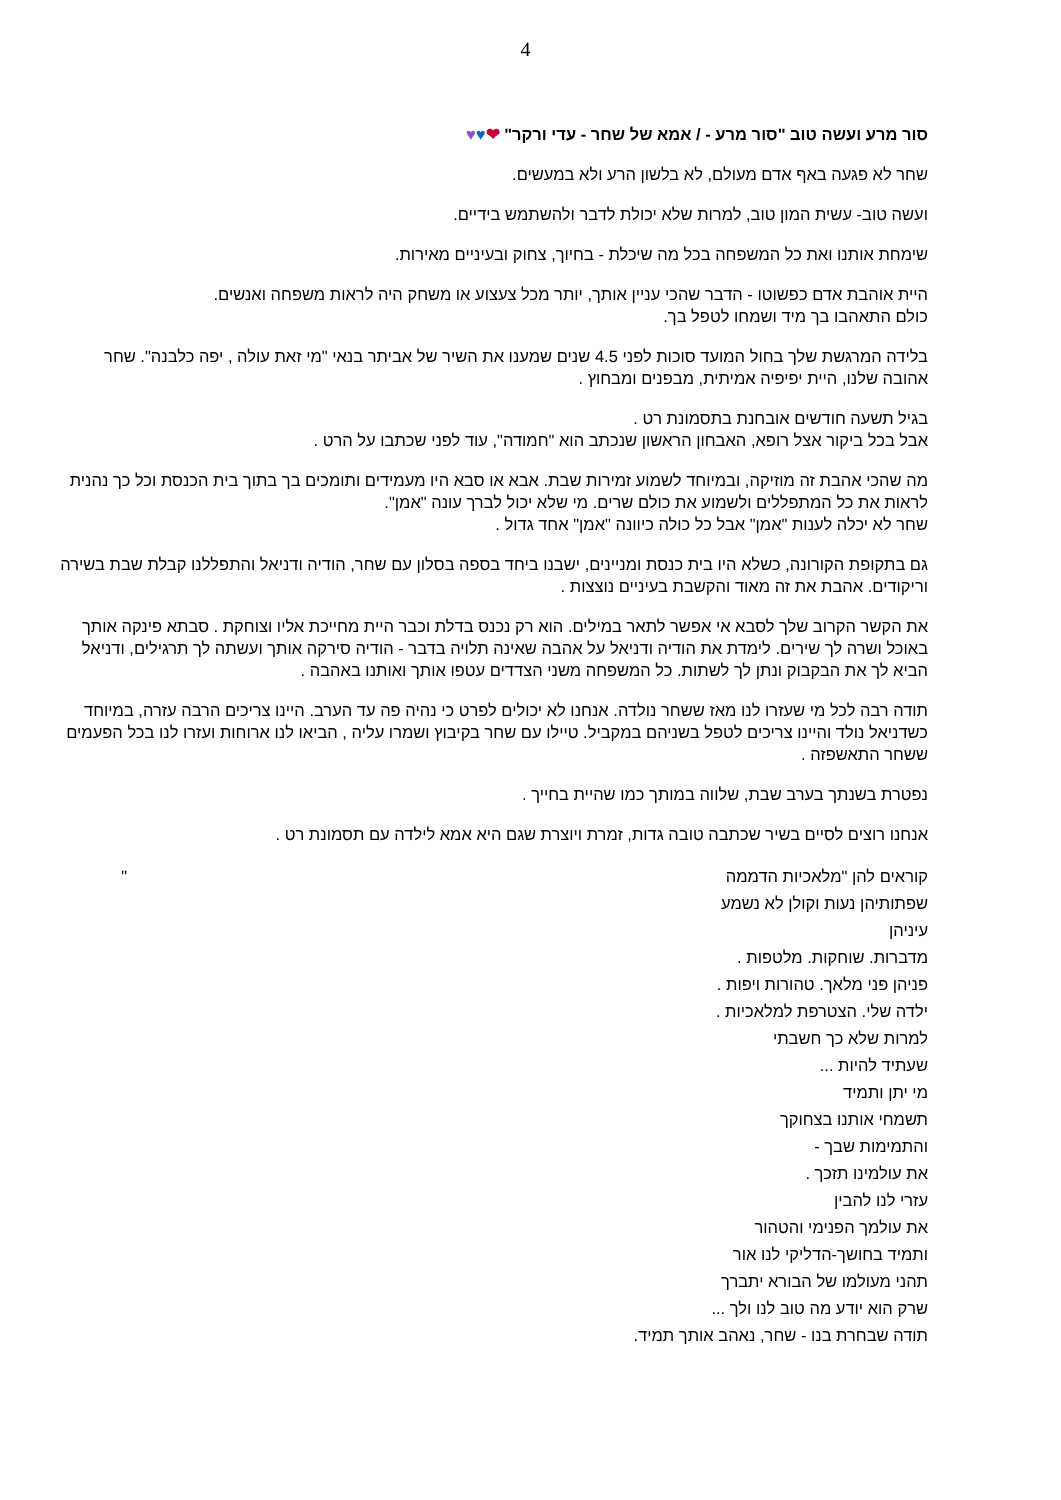4
סור מרע ועשה טוב "סור מרע - / אמא של שחר - עדי ורקר" ❤♥♥
שחר לא פגעה באף אדם מעולם, לא בלשון הרע ולא במעשים.
ועשה טוב- עשית המון טוב, למרות שלא יכולת לדבר ולהשתמש בידיים.
שימחת אותנו ואת כל המשפחה בכל מה שיכלת - בחיוך, צחוק ובעיניים מאירות.
היית אוהבת אדם כפשוטו - הדבר שהכי עניין אותך, יותר מכל צעצוע או משחק היה לראות משפחה ואנשים.
כולם התאהבו בך מיד ושמחו לטפל בך.
בלידה המרגשת שלך בחול המועד סוכות לפני 4.5 שנים שמענו את השיר של אביתר בנאי "מי זאת עולה , יפה כלבנה". שחר אהובה שלנו, היית יפיפיה אמיתית, מבפנים ומבחוץ .
בגיל תשעה חודשים אובחנת בתסמונת רט .
אבל בכל ביקור אצל רופא, האבחון הראשון שנכתב הוא "חמודה", עוד לפני שכתבו על הרט .
מה שהכי אהבת זה מוזיקה, ובמיוחד לשמוע זמירות שבת. אבא או סבא היו מעמידים ותומכים בך בתוך בית הכנסת וכל כך נהנית לראות את כל המתפללים ולשמוע את כולם שרים. מי שלא יכול לברך עונה "אמן".
שחר לא יכלה לענות "אמן" אבל כל כולה כיוונה "אמן" אחד גדול .
גם בתקופת הקורונה, כשלא היו בית כנסת ומניינים, ישבנו ביחד בספה בסלון עם שחר, הודיה ודניאל והתפללנו קבלת שבת בשירה וריקודים. אהבת את זה מאוד והקשבת בעיניים נוצצות .
את הקשר הקרוב שלך לסבא אי אפשר לתאר במילים. הוא רק נכנס בדלת וכבר היית מחייכת אליו וצוחקת . סבתא פינקה אותך באוכל ושרה לך שירים. לימדת את הודיה ודניאל על אהבה שאינה תלויה בדבר - הודיה סירקה אותך ועשתה לך תרגילים, ודניאל הביא לך את הבקבוק ונתן לך לשתות. כל המשפחה משני הצדדים עטפו אותך ואותנו באהבה .
תודה רבה לכל מי שעזרו לנו מאז ששחר נולדה. אנחנו לא יכולים לפרט כי נהיה פה עד הערב. היינו צריכים הרבה עזרה, במיוחד כשדניאל נולד והיינו צריכים לטפל בשניהם במקביל. טיילו עם שחר בקיבוץ ושמרו עליה , הביאו לנו ארוחות ועזרו לנו בכל הפעמים ששחר התאשפזה .
נפטרת בשנתך בערב שבת, שלווה במותך כמו שהיית בחייך .
אנחנו רוצים לסיים בשיר שכתבה טובה גדות, זמרת ויוצרת שגם היא אמא לילדה עם תסמונת רט .
קוראים להן "מלאכיות הדממה "
שפתותיהן נעות וקולן לא נשמע
עיניהן
מדברות. שוחקות. מלטפות .
פניהן פני מלאך. טהורות ויפות .
ילדה שלי. הצטרפת למלאכיות .
למרות שלא כך חשבתי
שעתיד להיות ...
מי יתן ותמיד
תשמחי אותנו בצחוקך
והתמימות שבך -
את עולמינו תזכך .
עזרי לנו להבין
את עולמך הפנימי והטהור
ותמיד בחושך-הדליקי לנו אור
תהני מעולמו של הבורא יתברך
שרק הוא יודע מה טוב לנו ולך ...
תודה שבחרת בנו - שחר, נאהב אותך תמיד.